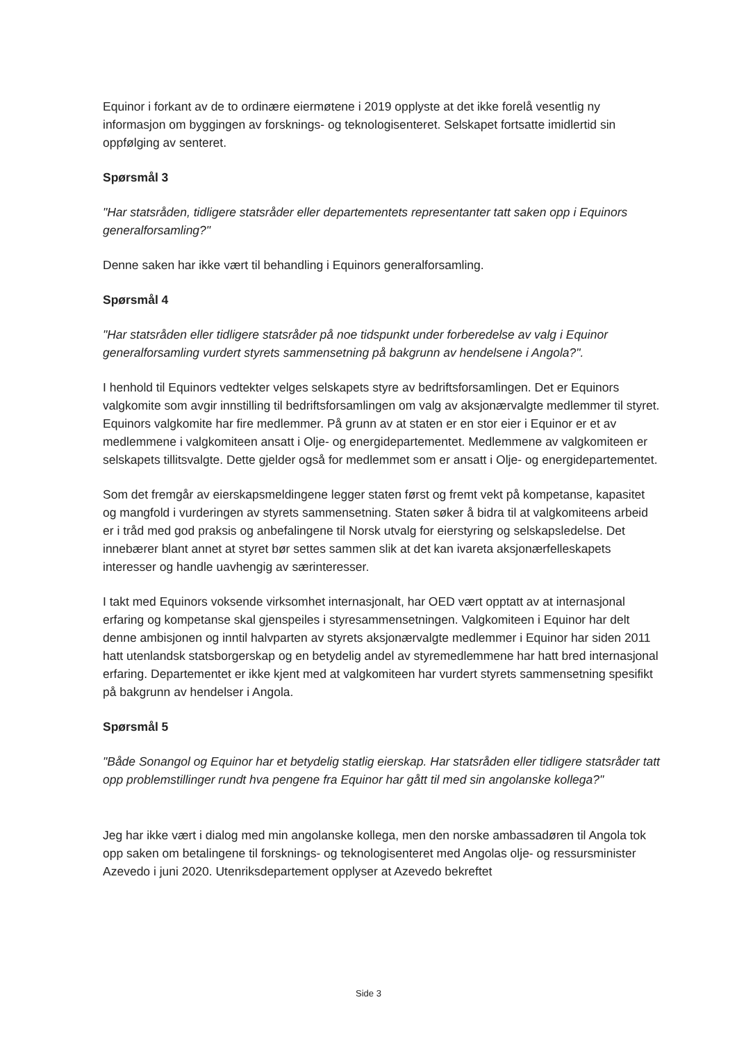Equinor i forkant av de to ordinære eiermøtene i 2019 opplyste at det ikke forelå vesentlig ny informasjon om byggingen av forsknings- og teknologisenteret. Selskapet fortsatte imidlertid sin oppfølging av senteret.
Spørsmål 3
"Har statsråden, tidligere statsråder eller departementets representanter tatt saken opp i Equinors generalforsamling?"
Denne saken har ikke vært til behandling i Equinors generalforsamling.
Spørsmål 4
"Har statsråden eller tidligere statsråder på noe tidspunkt under forberedelse av valg i Equinor generalforsamling vurdert styrets sammensetning på bakgrunn av hendelsene i Angola?".
I henhold til Equinors vedtekter velges selskapets styre av bedriftsforsamlingen. Det er Equinors valgkomite som avgir innstilling til bedriftsforsamlingen om valg av aksjonærvalgte medlemmer til styret. Equinors valgkomite har fire medlemmer. På grunn av at staten er en stor eier i Equinor er et av medlemmene i valgkomiteen ansatt i Olje- og energidepartementet. Medlemmene av valgkomiteen er selskapets tillitsvalgte. Dette gjelder også for medlemmet som er ansatt i Olje- og energidepartementet.
Som det fremgår av eierskapsmeldingene legger staten først og fremt vekt på kompetanse, kapasitet og mangfold i vurderingen av styrets sammensetning. Staten søker å bidra til at valgkomiteens arbeid er i tråd med god praksis og anbefalingene til Norsk utvalg for eierstyring og selskapsledelse. Det innebærer blant annet at styret bør settes sammen slik at det kan ivareta aksjonærfelleskapets interesser og handle uavhengig av særinteresser.
I takt med Equinors voksende virksomhet internasjonalt, har OED vært opptatt av at internasjonal erfaring og kompetanse skal gjenspeiles i styresammensetningen. Valgkomiteen i Equinor har delt denne ambisjonen og inntil halvparten av styrets aksjonærvalgte medlemmer i Equinor har siden 2011 hatt utenlandsk statsborgerskap og en betydelig andel av styremedlemmene har hatt bred internasjonal erfaring. Departementet er ikke kjent med at valgkomiteen har vurdert styrets sammensetning spesifikt på bakgrunn av hendelser i Angola.
Spørsmål 5
"Både Sonangol og Equinor har et betydelig statlig eierskap. Har statsråden eller tidligere statsråder tatt opp problemstillinger rundt hva pengene fra Equinor har gått til med sin angolanske kollega?"
Jeg har ikke vært i dialog med min angolanske kollega, men den norske ambassadøren til Angola tok opp saken om betalingene til forsknings- og teknologisenteret med Angolas olje- og ressursminister Azevedo i juni 2020. Utenriksdepartement opplyser at Azevedo bekreftet
Side 3